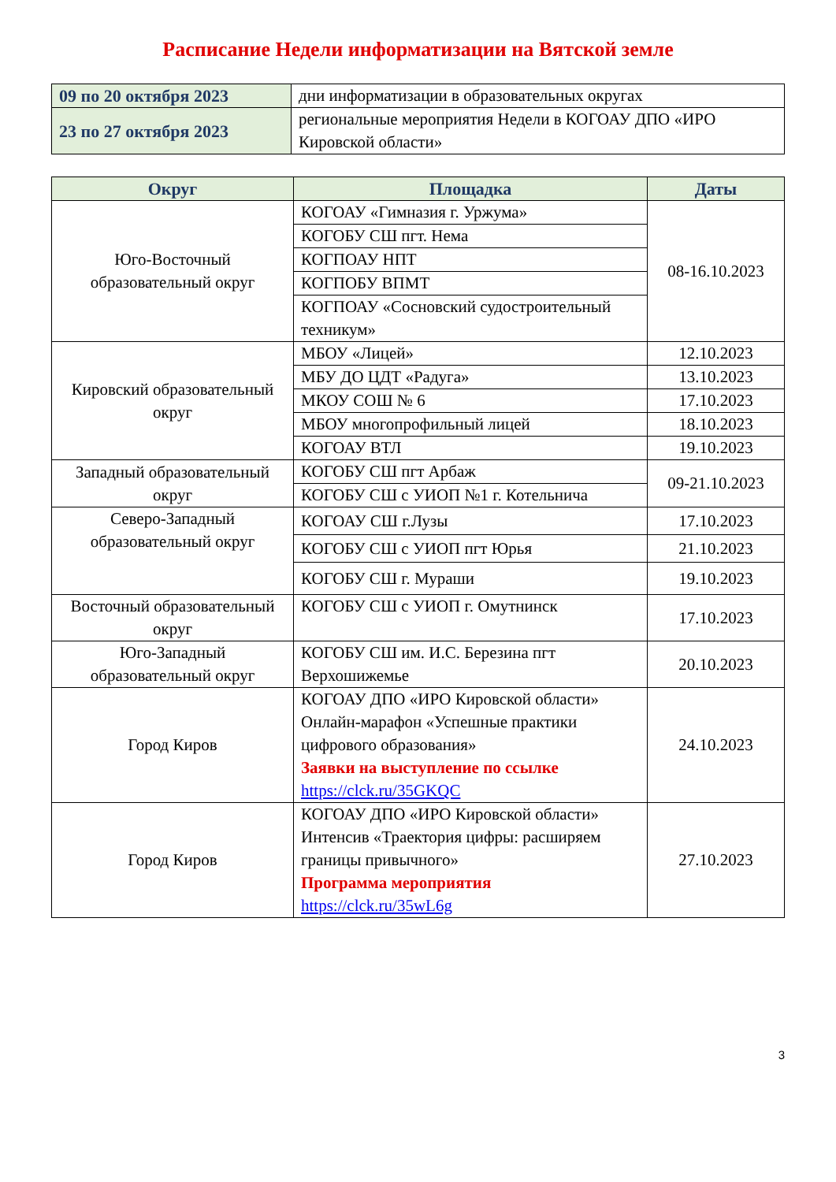Расписание Недели информатизации на Вятской земле
| 09 по 20 октября 2023 | дни информатизации в образовательных округах |
| 23 по 27 октября 2023 | региональные мероприятия Недели в КОГОАУ ДПО «ИРО Кировской области» |
| Округ | Площадка | Даты |
| --- | --- | --- |
| Юго-Восточный образовательный округ | КОГОАУ «Гимназия г. Уржума» | 08-16.10.2023 |
| | КОГОБУ СШ пгт. Нема | |
| | КОГПОАУ НПТ | |
| | КОГПОБУ ВПМТ | |
| | КОГПОАУ «Сосновский судостроительный техникум» | |
| Кировский образовательный округ | МБОУ «Лицей» | 12.10.2023 |
| | МБУ ДО ЦДТ «Радуга» | 13.10.2023 |
| | МКОУ СОШ № 6 | 17.10.2023 |
| | МБОУ многопрофильный лицей | 18.10.2023 |
| | КОГОАУ ВТЛ | 19.10.2023 |
| Западный образовательный округ | КОГОБУ СШ пгт Арбаж | 09-21.10.2023 |
| | КОГОБУ СШ с УИОП №1 г. Котельнича | |
| Северо-Западный образовательный округ | КОГОАУ СШ г.Лузы | 17.10.2023 |
| | КОГОБУ СШ с УИОП пгт Юрья | 21.10.2023 |
| | КОГОБУ СШ г. Мураши | 19.10.2023 |
| Восточный образовательный округ | КОГОБУ СШ с УИОП г. Омутнинск | 17.10.2023 |
| Юго-Западный образовательный округ | КОГОБУ СШ им. И.С. Березина пгт Верхошижемье | 20.10.2023 |
| Город Киров | КОГОАУ ДПО «ИРО Кировской области» Онлайн-марафон «Успешные практики цифрового образования» Заявки на выступление по ссылке https://clck.ru/35GKQC | 24.10.2023 |
| Город Киров | КОГОАУ ДПО «ИРО Кировской области» Интенсив «Траектория цифры: расширяем границы привычного» Программа мероприятия https://clck.ru/35wL6g | 27.10.2023 |
3